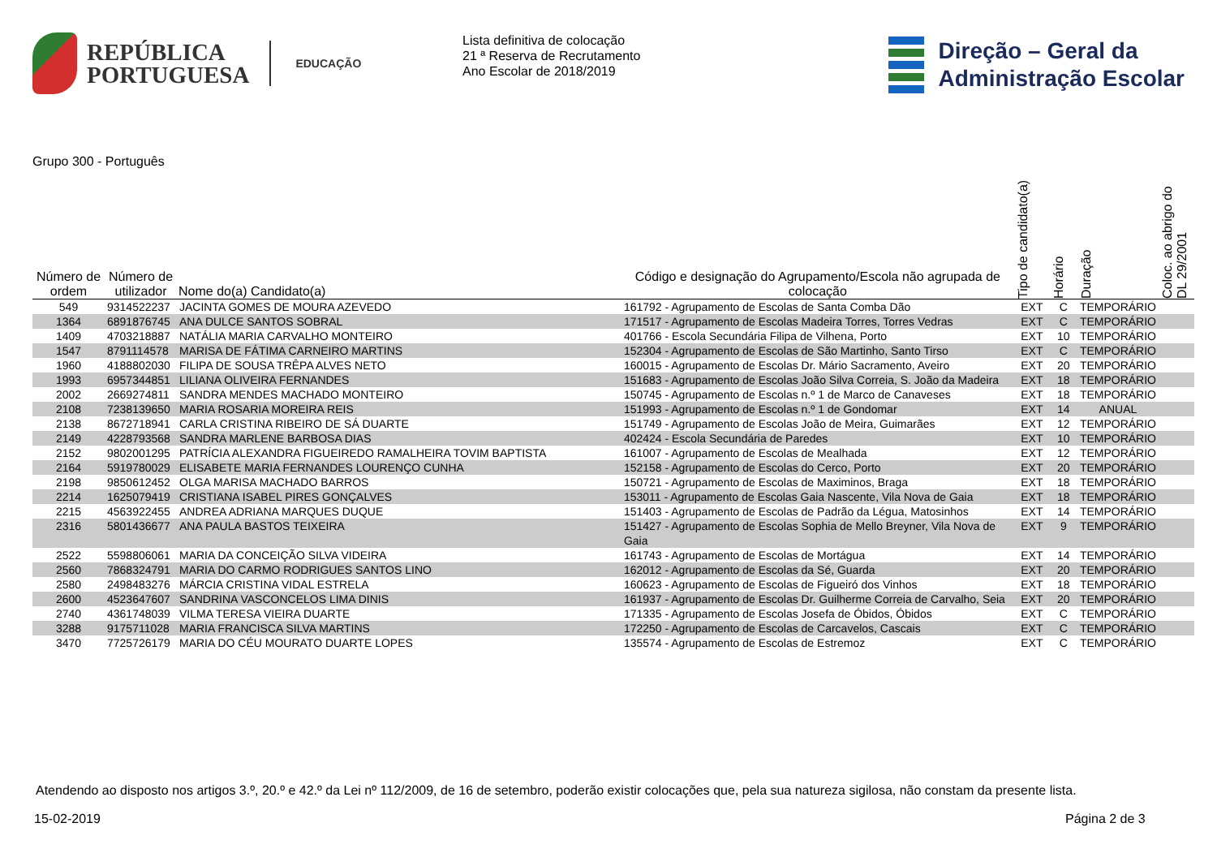REPÚBLICA
PORTUGUESA
EDUCAÇÃO
Lista definitiva de colocação
21 ª Reserva de Recrutamento
Ano Escolar de 2018/2019
Direção – Geral da
Administração Escolar
Grupo 300 - Português
| Número de ordem | Número de utilizador | Nome do(a) Candidato(a) | Código e designação do Agrupamento/Escola não agrupada de colocação | Tipo de candidato(a) | Horário | Duração | Coloc. ao abrigo do DL 29/2001 |
| --- | --- | --- | --- | --- | --- | --- | --- |
| 549 | 9314522237 | JACINTA GOMES DE MOURA AZEVEDO | 161792 - Agrupamento de Escolas de Santa Comba Dão | EXT | C | TEMPORÁRIO | |
| 1364 | 6891876745 | ANA DULCE SANTOS SOBRAL | 171517 - Agrupamento de Escolas Madeira Torres, Torres Vedras | EXT | C | TEMPORÁRIO | |
| 1409 | 4703218887 | NATÁLIA MARIA CARVALHO MONTEIRO | 401766 - Escola Secundária Filipa de Vilhena, Porto | EXT | 10 | TEMPORÁRIO | |
| 1547 | 8791114578 | MARISA DE FÁTIMA CARNEIRO MARTINS | 152304 - Agrupamento de Escolas de São Martinho, Santo Tirso | EXT | C | TEMPORÁRIO | |
| 1960 | 4188802030 | FILIPA DE SOUSA TRÊPA ALVES NETO | 160015 - Agrupamento de Escolas Dr. Mário Sacramento, Aveiro | EXT | 20 | TEMPORÁRIO | |
| 1993 | 6957344851 | LILIANA OLIVEIRA FERNANDES | 151683 - Agrupamento de Escolas João Silva Correia, S. João da Madeira | EXT | 18 | TEMPORÁRIO | |
| 2002 | 2669274811 | SANDRA MENDES MACHADO MONTEIRO | 150745 - Agrupamento de Escolas n.º 1 de Marco de Canaveses | EXT | 18 | TEMPORÁRIO | |
| 2108 | 7238139650 | MARIA ROSARIA MOREIRA REIS | 151993 - Agrupamento de Escolas n.º 1 de Gondomar | EXT | 14 | ANUAL | |
| 2138 | 8672718941 | CARLA CRISTINA RIBEIRO DE SÁ DUARTE | 151749 - Agrupamento de Escolas João de Meira, Guimarães | EXT | 12 | TEMPORÁRIO | |
| 2149 | 4228793568 | SANDRA MARLENE BARBOSA DIAS | 402424 - Escola Secundária de Paredes | EXT | 10 | TEMPORÁRIO | |
| 2152 | 9802001295 | PATRÍCIA ALEXANDRA FIGUEIREDO RAMALHEIRA TOVIM BAPTISTA | 161007 - Agrupamento de Escolas de Mealhada | EXT | 12 | TEMPORÁRIO | |
| 2164 | 5919780029 | ELISABETE MARIA FERNANDES LOURENÇO CUNHA | 152158 - Agrupamento de Escolas do Cerco, Porto | EXT | 20 | TEMPORÁRIO | |
| 2198 | 9850612452 | OLGA MARISA MACHADO BARROS | 150721 - Agrupamento de Escolas de Maximinos, Braga | EXT | 18 | TEMPORÁRIO | |
| 2214 | 1625079419 | CRISTIANA ISABEL PIRES GONÇALVES | 153011 - Agrupamento de Escolas Gaia Nascente, Vila Nova de Gaia | EXT | 18 | TEMPORÁRIO | |
| 2215 | 4563922455 | ANDREA ADRIANA MARQUES DUQUE | 151403 - Agrupamento de Escolas de Padrão da Légua, Matosinhos | EXT | 14 | TEMPORÁRIO | |
| 2316 | 5801436677 | ANA PAULA BASTOS TEIXEIRA | 151427 - Agrupamento de Escolas Sophia de Mello Breyner, Vila Nova de Gaia | EXT | 9 | TEMPORÁRIO | |
| 2522 | 5598806061 | MARIA DA CONCEIÇÃO SILVA VIDEIRA | 161743 - Agrupamento de Escolas de Mortágua | EXT | 14 | TEMPORÁRIO | |
| 2560 | 7868324791 | MARIA DO CARMO RODRIGUES SANTOS LINO | 162012 - Agrupamento de Escolas da Sé, Guarda | EXT | 20 | TEMPORÁRIO | |
| 2580 | 2498483276 | MÁRCIA CRISTINA VIDAL ESTRELA | 160623 - Agrupamento de Escolas de Figueiró dos Vinhos | EXT | 18 | TEMPORÁRIO | |
| 2600 | 4523647607 | SANDRINA VASCONCELOS LIMA DINIS | 161937 - Agrupamento de Escolas Dr. Guilherme Correia de Carvalho, Seia | EXT | 20 | TEMPORÁRIO | |
| 2740 | 4361748039 | VILMA TERESA VIEIRA DUARTE | 171335 - Agrupamento de Escolas Josefa de Óbidos, Óbidos | EXT | C | TEMPORÁRIO | |
| 3288 | 9175711028 | MARIA FRANCISCA SILVA MARTINS | 172250 - Agrupamento de Escolas de Carcavelos, Cascais | EXT | C | TEMPORÁRIO | |
| 3470 | 7725726179 | MARIA DO CÉU MOURATO DUARTE LOPES | 135574 - Agrupamento de Escolas de Estremoz | EXT | C | TEMPORÁRIO | |
Atendendo ao disposto nos artigos 3.º, 20.º e 42.º da Lei nº 112/2009, de 16 de setembro, poderão existir colocações que, pela sua natureza sigilosa, não constam da presente lista.
15-02-2019 Página 2 de 3